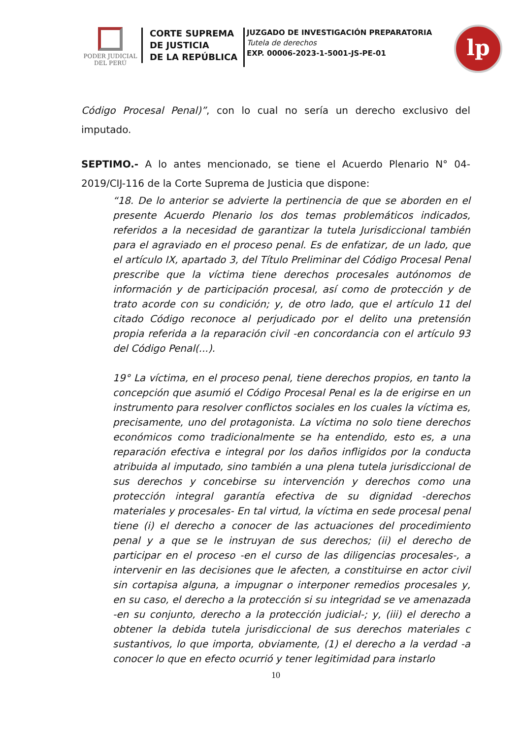PODER JUDICIAL
DEL PERÚ
CORTE SUPREMA
DE JUSTICIA
DE LA REPÚBLICA
JUZGADO DE INVESTIGACIÓN PREPARATORIA
Tutela de derechos
EXP. 00006-2023-1-5001-JS-PE-01
lp
Código Procesal Penal)”, con lo cual no sería un derecho exclusivo del imputado.
SEPTIMO.- A lo antes mencionado, se tiene el Acuerdo Plenario N° 04-2019/CIJ-116 de la Corte Suprema de Justicia que dispone:
“18. De lo anterior se advierte la pertinencia de que se aborden en el presente Acuerdo Plenario los dos temas problemáticos indicados, referidos a la necesidad de garantizar la tutela Jurisdiccional también para el agraviado en el proceso penal. Es de enfatizar, de un lado, que el artículo IX, apartado 3, del Título Preliminar del Código Procesal Penal prescribe que la víctima tiene derechos procesales autónomos de información y de participación procesal, así como de protección y de trato acorde con su condición; y, de otro lado, que el artículo 11 del citado Código reconoce al perjudicado por el delito una pretensión propia referida a la reparación civil -en concordancia con el artículo 93 del Código Penal(...).
19° La víctima, en el proceso penal, tiene derechos propios, en tanto la concepción que asumió el Código Procesal Penal es la de erigirse en un instrumento para resolver conflictos sociales en los cuales la víctima es, precisamente, uno del protagonista. La víctima no solo tiene derechos económicos como tradicionalmente se ha entendido, esto es, a una reparación efectiva e integral por los daños infligidos por la conducta atribuida al imputado, sino también a una plena tutela jurisdiccional de sus derechos y concebirse su intervención y derechos como una protección integral garantía efectiva de su dignidad -derechos materiales y procesales- En tal virtud, la víctima en sede procesal penal tiene (i) el derecho a conocer de las actuaciones del procedimiento penal y a que se le instruyan de sus derechos; (ii) el derecho de participar en el proceso -en el curso de las diligencias procesales-, a intervenir en las decisiones que le afecten, a constituirse en actor civil sin cortapisa alguna, a impugnar o interponer remedios procesales y, en su caso, el derecho a la protección si su integridad se ve amenazada -en su conjunto, derecho a la protección judicial-; y, (iii) el derecho a obtener la debida tutela jurisdiccional de sus derechos materiales c sustantivos, lo que importa, obviamente, (1) el derecho a la verdad -a conocer lo que en efecto ocurrió y tener legitimidad para instarlo
10